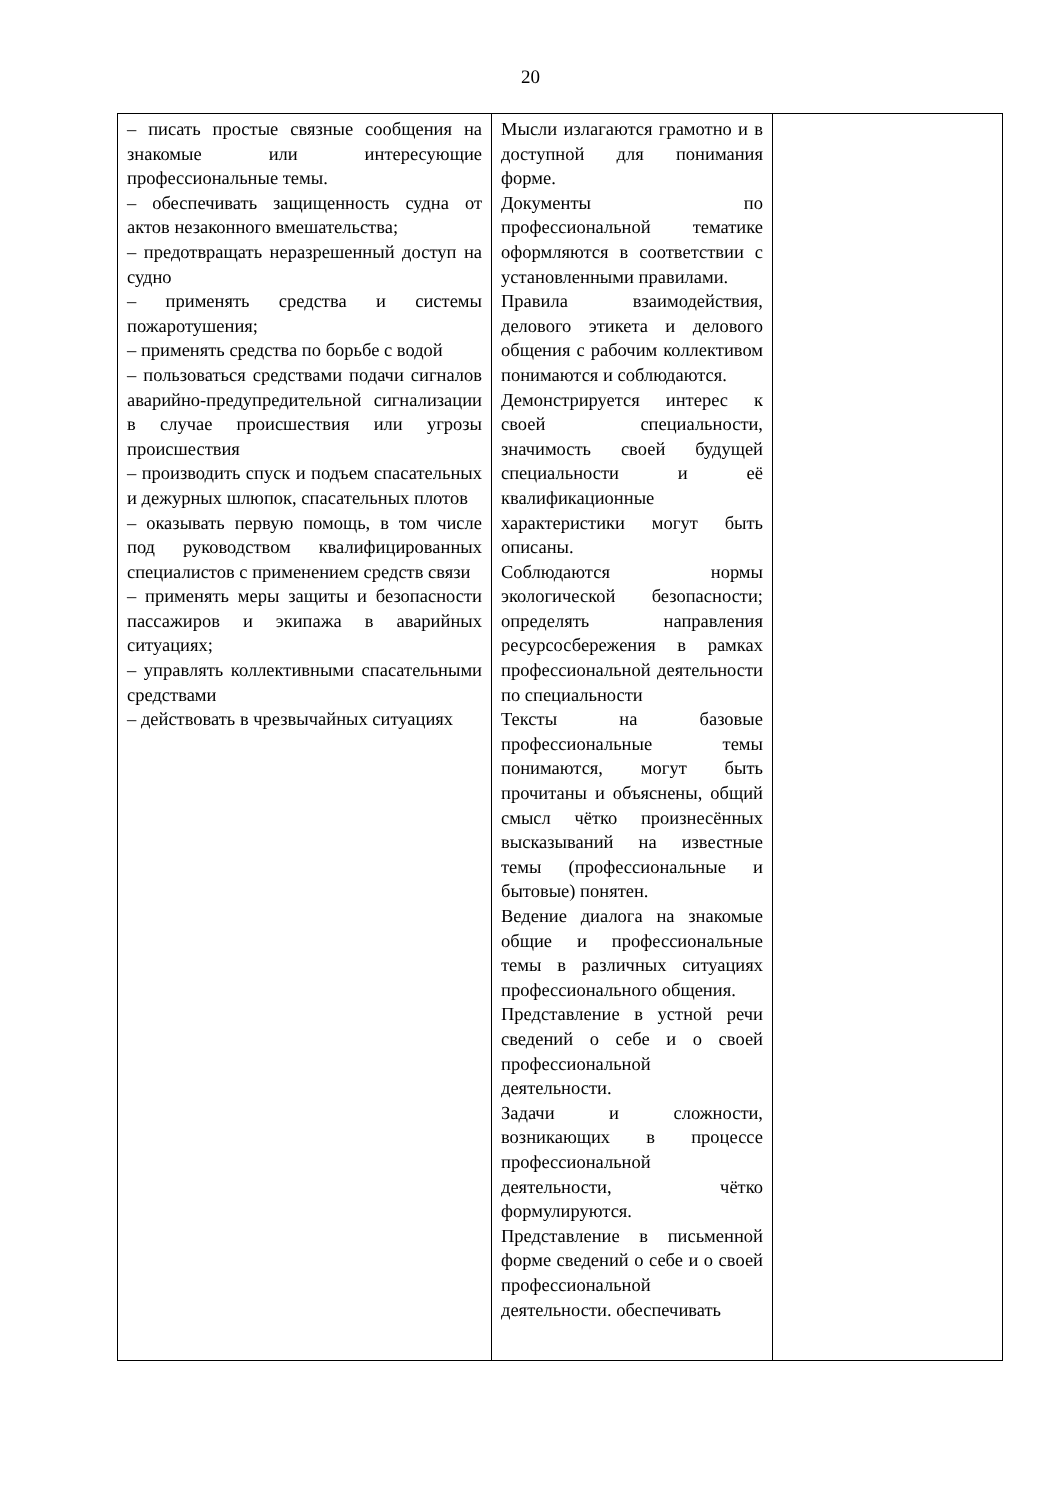20
| – писать простые связные сообщения на знакомые или интересующие профессиональные темы. – обеспечивать защищенность судна от актов незаконного вмешательства; – предотвращать неразрешенный доступ на судно – применять средства и системы пожаротушения; – применять средства по борьбе с водой – пользоваться средствами подачи сигналов аварийно-предупредительной сигнализации в случае происшествия или угрозы происшествия – производить спуск и подъем спасательных и дежурных шлюпок, спасательных плотов – оказывать первую помощь, в том числе под руководством квалифицированных специалистов с применением средств связи – применять меры защиты и безопасности пассажиров и экипажа в аварийных ситуациях; – управлять коллективными спасательными средствами – действовать в чрезвычайных ситуациях | Мысли излагаются грамотно и в доступной для понимания форме. Документы по профессиональной тематике оформляются в соответствии с установленными правилами. Правила взаимодействия, делового этикета и делового общения с рабочим коллективом понимаются и соблюдаются. Демонстрируется интерес к своей специальности, значимость своей будущей специальности и её квалификационные характеристики могут быть описаны. Соблюдаются нормы экологической безопасности; определять направления ресурсосбережения в рамках профессиональной деятельности по специальности Тексты на базовые профессиональные темы понимаются, могут быть прочитаны и объяснены, общий смысл чётко произнесённых высказываний на известные темы (профессиональные и бытовые) понятен. Ведение диалога на знакомые общие и профессиональные темы в различных ситуациях профессионального общения. Представление в устной речи сведений о себе и о своей профессиональной деятельности. Задачи и сложности, возникающих в процессе профессиональной деятельности, чётко формулируются. Представление в письменной форме сведений о себе и о своей профессиональной деятельности. обеспечивать | |